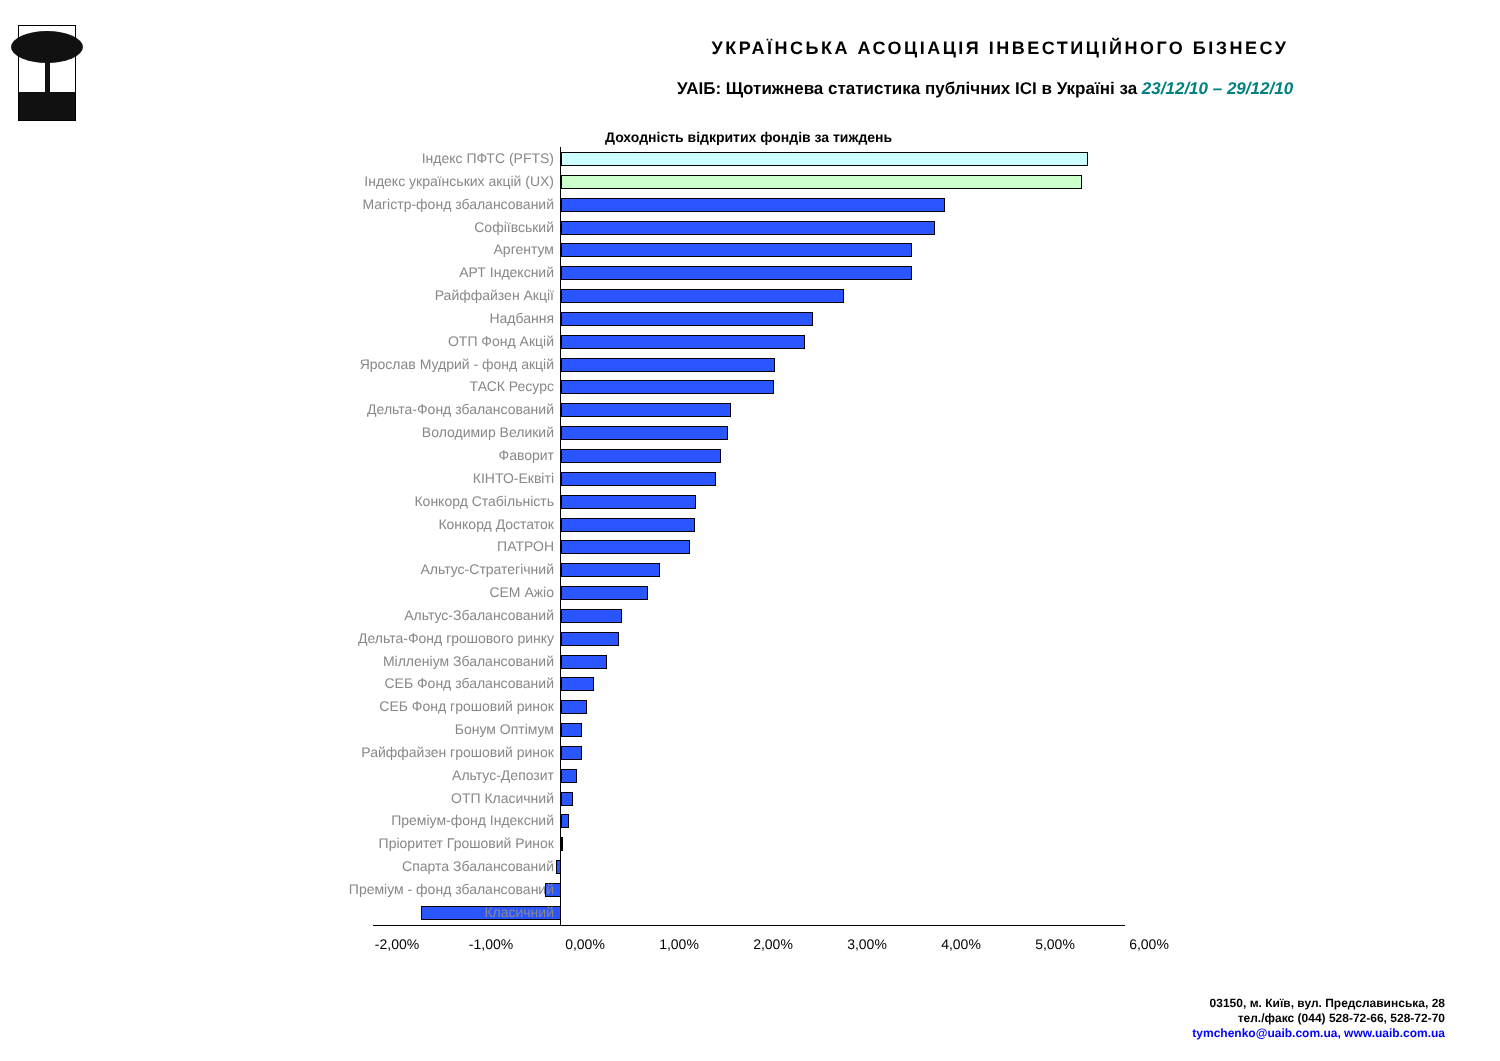УКРАЇНСЬКА АСОЦІАЦІЯ ІНВЕСТИЦІЙНОГО БІЗНЕСУ
УАІБ: Щотижнева статистика публічних ІСІ в Україні за 23/12/10 – 29/12/10
Доходність відкритих фондів за тиждень
Індекс ПФТС (PFTS)
Індекс українських акцій (UX)
Магістр-фонд збалансований
Софіївський
Аргентум
АРТ Індексний
Райффайзен Акції
Надбання
ОТП Фонд Акцій
Ярослав Мудрий - фонд акцій
ТАСК Ресурс
Дельта-Фонд збалансований
Володимир Великий
Фаворит
КІНТО-Еквіті
Конкорд Стабільність
Конкорд Достаток
ПАТРОН
Альтус-Стратегічний
СЕМ Ажіо
Альтус-Збалансований
Дельта-Фонд грошового ринку
Мілленіум Збалансований
СЕБ Фонд збалансований
СЕБ Фонд грошовий ринок
Бонум Оптімум
Райффайзен грошовий ринок
Альтус-Депозит
ОТП Класичний
Преміум-фонд Індексний
Пріоритет Грошовий Ринок
Спарта Збалансований
Преміум - фонд збалансований
Класичний
-2,00% -1,00% 0,00% 1,00% 2,00% 3,00% 4,00% 5,00% 6,00%
03150, м. Київ, вул. Предславинська, 28
тел./факс (044) 528-72-66, 528-72-70
tymchenko@uaib.com.ua, www.uaib.com.ua